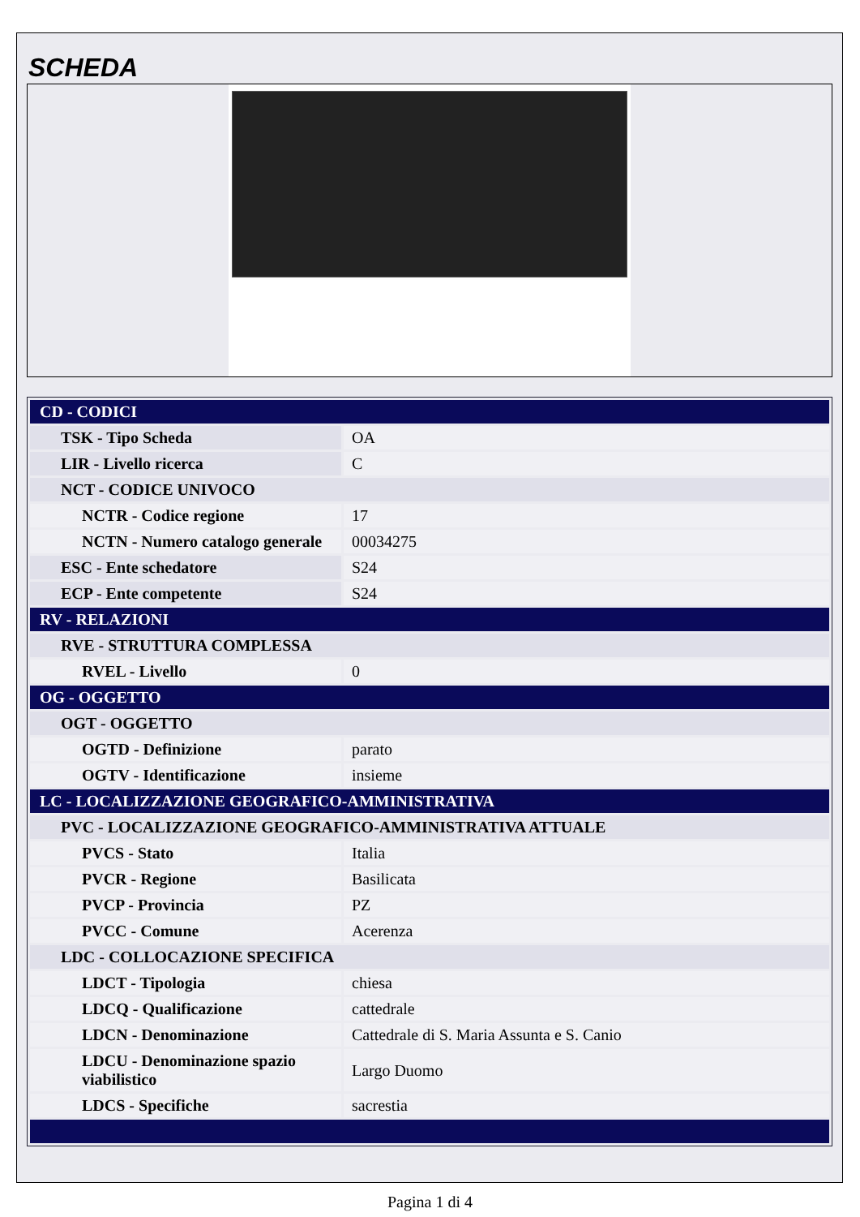SCHEDA
| CD - CODICI | |
| TSK - Tipo Scheda | OA |
| LIR - Livello ricerca | C |
| NCT - CODICE UNIVOCO | |
| NCTR - Codice regione | 17 |
| NCTN - Numero catalogo generale | 00034275 |
| ESC - Ente schedatore | S24 |
| ECP - Ente competente | S24 |
| RV - RELAZIONI | |
| RVE - STRUTTURA COMPLESSA | |
| RVEL - Livello | 0 |
| OG - OGGETTO | |
| OGT - OGGETTO | |
| OGTD - Definizione | parato |
| OGTV - Identificazione | insieme |
| LC - LOCALIZZAZIONE GEOGRAFICO-AMMINISTRATIVA | |
| PVC - LOCALIZZAZIONE GEOGRAFICO-AMMINISTRATIVA ATTUALE | |
| PVCS - Stato | Italia |
| PVCR - Regione | Basilicata |
| PVCP - Provincia | PZ |
| PVCC - Comune | Acerenza |
| LDC - COLLOCAZIONE SPECIFICA | |
| LDCT - Tipologia | chiesa |
| LDCQ - Qualificazione | cattedrale |
| LDCN - Denominazione | Cattedrale di S. Maria Assunta e S. Canio |
| LDCU - Denominazione spazio viabilistico | Largo Duomo |
| LDCS - Specifiche | sacrestia |
Pagina 1 di 4